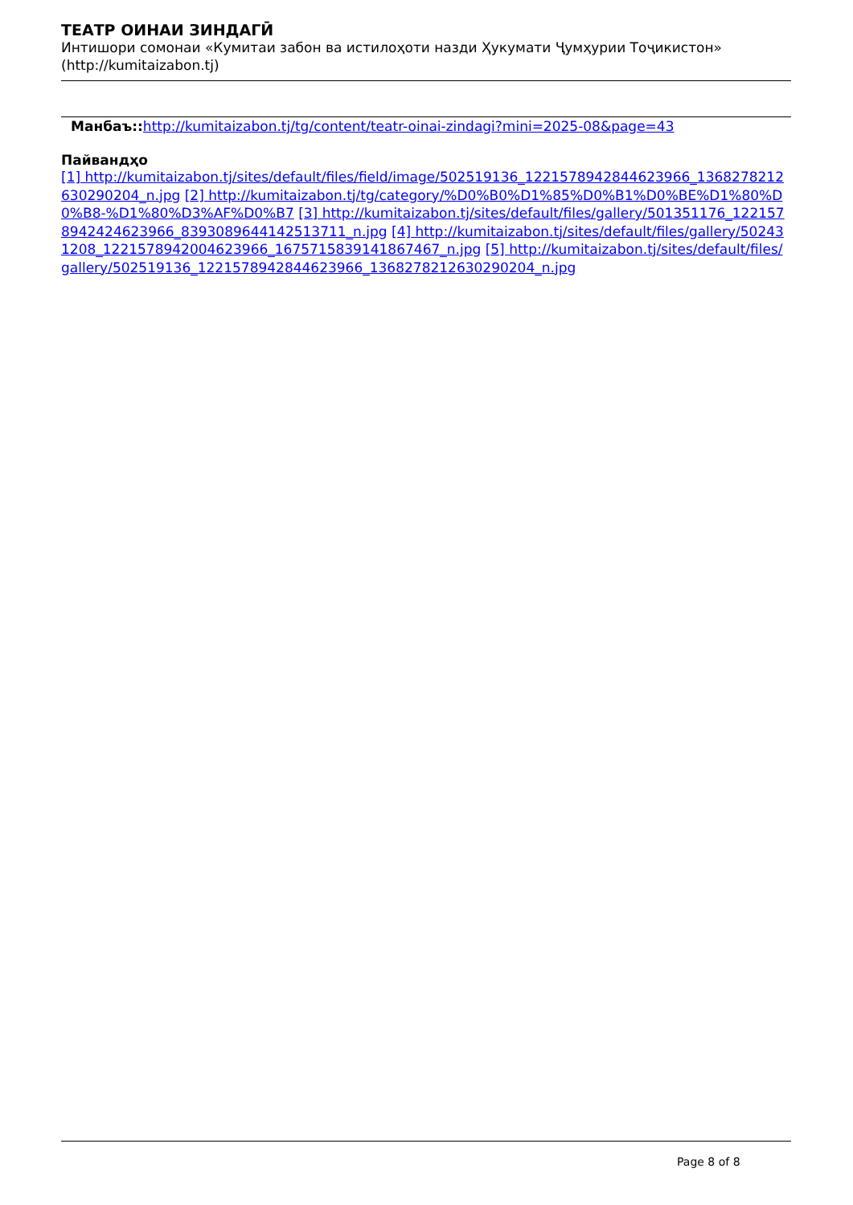ТЕАТР ОИНАИ ЗИНДАГӢ
Интишори сомонаи «Кумитаи забон ва истилоҳоти назди Ҳукумати Ҷумҳурии Тоҷикистон» (http://kumitaizabon.tj)
Манбаъ:: http://kumitaizabon.tj/tg/content/teatr-oinai-zindagi?mini=2025-08&page=43
Пайвандҳо
[1] http://kumitaizabon.tj/sites/default/files/field/image/502519136_1221578942844623966_1368278212630290204_n.jpg [2] http://kumitaizabon.tj/tg/category/%D0%B0%D1%85%D0%B1%D0%BE%D1%80%D0%B8-%D1%80%D3%AF%D0%B7 [3] http://kumitaizabon.tj/sites/default/files/gallery/501351176_1221578942424623966_8393089644142513711_n.jpg [4] http://kumitaizabon.tj/sites/default/files/gallery/502431208_1221578942004623966_1675715839141867467_n.jpg [5] http://kumitaizabon.tj/sites/default/files/gallery/502519136_1221578942844623966_1368278212630290204_n.jpg
Page 8 of 8